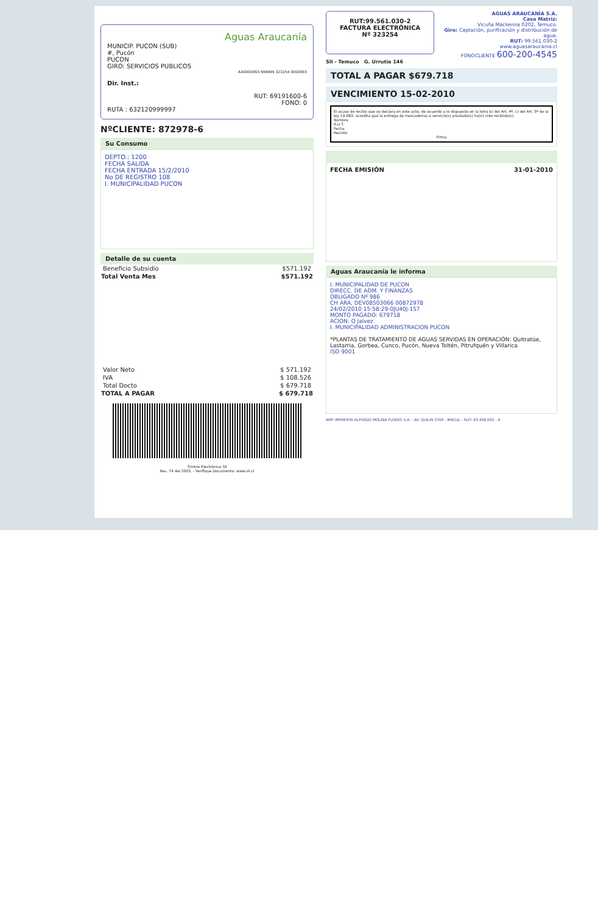Aguas Araucanía
MUNICIP. PUCON (SUB)
#, Pucón
PUCON
GIRO: SERVICIOS PUBLICOS
AA0000065 NNNNN 323254 0000065
Dir. Inst.:
RUT: 69191600-6
FONO: 0
RUTA : 632120999997
NºCLIENTE: 872978-6
Su Consumo
DEPTO.: 1200
FECHA SALIDA
FECHA ENTRADA 15/2/2010
No DE REGISTRO 108
I. MUNICIPALIDAD PUCON
Detalle de su cuenta
| Beneficio Subsidio | $571.192 |
| Total Venta Mes | $571.192 |
| Valor Neto | $ 571.192 |
| IVA | $ 108.526 |
| Total Docto | $ 679.718 |
| TOTAL A PAGAR | $ 679.718 |
Timbre Electrónico SII
Res. 74 del 2005. - Verifique Documento: www.sii.cl
RUT:99.561.030-2
FACTURA ELECTRÓNICA
Nº 323254
AGUAS ARAUCANÍA S.A.
Casa Matriz:
Vicuña Mackenna 0202, Temuco.
Giro: Captación, purificación y distribución de agua.
RUT: 99.561.030-2
www.aguasaraucania.cl
FONOCLIENTE 600-200-4545
SII - Temuco G. Urrutia 146
TOTAL A PAGAR $679.718
VENCIMIENTO 15-02-2010
El acuse de recibo que se declara en este acto, de acuerdo a lo dispuesto en la letra b) del Art. 4º, c) del Art. 5º de la ley 19.983. acredita que la entrega de mercaderias o servicio(s) prestado(s) ha(n) sido recibido(s).
Nombre
R.U.T.
Fecha
Recinto
Firma
FECHA EMISIÓN 31-01-2010
Aguas Araucanía le informa
I. MUNICIPALIDAD DE PUCON
DIRECC. DE ADM. Y FINANZAS
OBLIGADO Nº 986
CH ARA, DEV08503066 00872978
24/02/2010 15:58:29-0JU40J-157
MONTO PAGADO: 679718
ACION: O Jalvez
I. MUNICIPALIDAD ADMINISTRACION PUCON
*PLANTAS DE TRATAMIENTO DE AGUAS SERVIDAS EN OPERACIÓN: Quitratúe, Lastarria, Gorbea, Cunco, Pucón, Nueva Toltén, Pitrufquén y Villarica
ISO 9001
AMF IMPRENTA ALFREDO MOLINA FLORES S.A. - AV. QUILIN 3700 - MACUL - RUT: 93.458.000 - 9